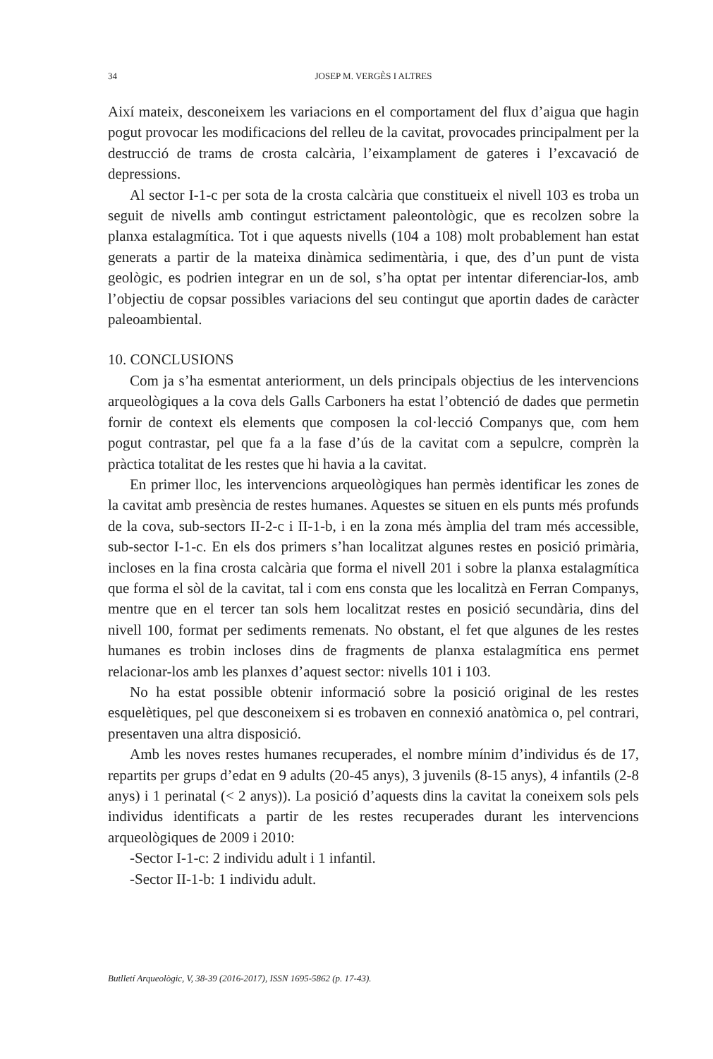34 JOSEP M. VERGÈS I ALTRES
Així mateix, desconeixem les variacions en el comportament del flux d’aigua que hagin pogut provocar les modificacions del relleu de la cavitat, provocades principalment per la destrucció de trams de crosta calcària, l’eixamplament de gateres i l’excavació de depressions.
Al sector I-1-c per sota de la crosta calcària que constitueix el nivell 103 es troba un seguit de nivells amb contingut estrictament paleontològic, que es recolzen sobre la planxa estalagmítica. Tot i que aquests nivells (104 a 108) molt probablement han estat generats a partir de la mateixa dinàmica sedimentària, i que, des d’un punt de vista geològic, es podrien integrar en un de sol, s’ha optat per intentar diferenciar-los, amb l’objectiu de copsar possibles variacions del seu contingut que aportin dades de caràcter paleoambiental.
10. CONCLUSIONS
Com ja s’ha esmentat anteriorment, un dels principals objectius de les intervencions arqueològiques a la cova dels Galls Carboners ha estat l’obtenció de dades que permetin fornir de context els elements que composen la col·lecció Companys que, com hem pogut contrastar, pel que fa a la fase d’ús de la cavitat com a sepulcre, comprèn la pràctica totalitat de les restes que hi havia a la cavitat.
En primer lloc, les intervencions arqueològiques han permès identificar les zones de la cavitat amb presència de restes humanes. Aquestes se situen en els punts més profunds de la cova, sub-sectors II-2-c i II-1-b, i en la zona més àmplia del tram més accessible, sub-sector I-1-c. En els dos primers s’han localitzat algunes restes en posició primària, incloses en la fina crosta calcària que forma el nivell 201 i sobre la planxa estalagmítica que forma el sòl de la cavitat, tal i com ens consta que les localitzà en Ferran Companys, mentre que en el tercer tan sols hem localitzat restes en posició secundària, dins del nivell 100, format per sediments remenats. No obstant, el fet que algunes de les restes humanes es trobin incloses dins de fragments de planxa estalagmítica ens permet relacionar-los amb les planxes d’aquest sector: nivells 101 i 103.
No ha estat possible obtenir informació sobre la posició original de les restes esquelètiques, pel que desconeixem si es trobaven en connexió anatòmica o, pel contrari, presentaven una altra disposició.
Amb les noves restes humanes recuperades, el nombre mínim d’individus és de 17, repartits per grups d’edat en 9 adults (20-45 anys), 3 juvenils (8-15 anys), 4 infantils (2-8 anys) i 1 perinatal (< 2 anys)). La posició d’aquests dins la cavitat la coneixem sols pels individus identificats a partir de les restes recuperades durant les intervencions arqueològiques de 2009 i 2010:
-Sector I-1-c: 2 individu adult i 1 infantil.
-Sector II-1-b: 1 individu adult.
Butlletí Arqueològic, V, 38-39 (2016-2017), ISSN 1695-5862 (p. 17-43).